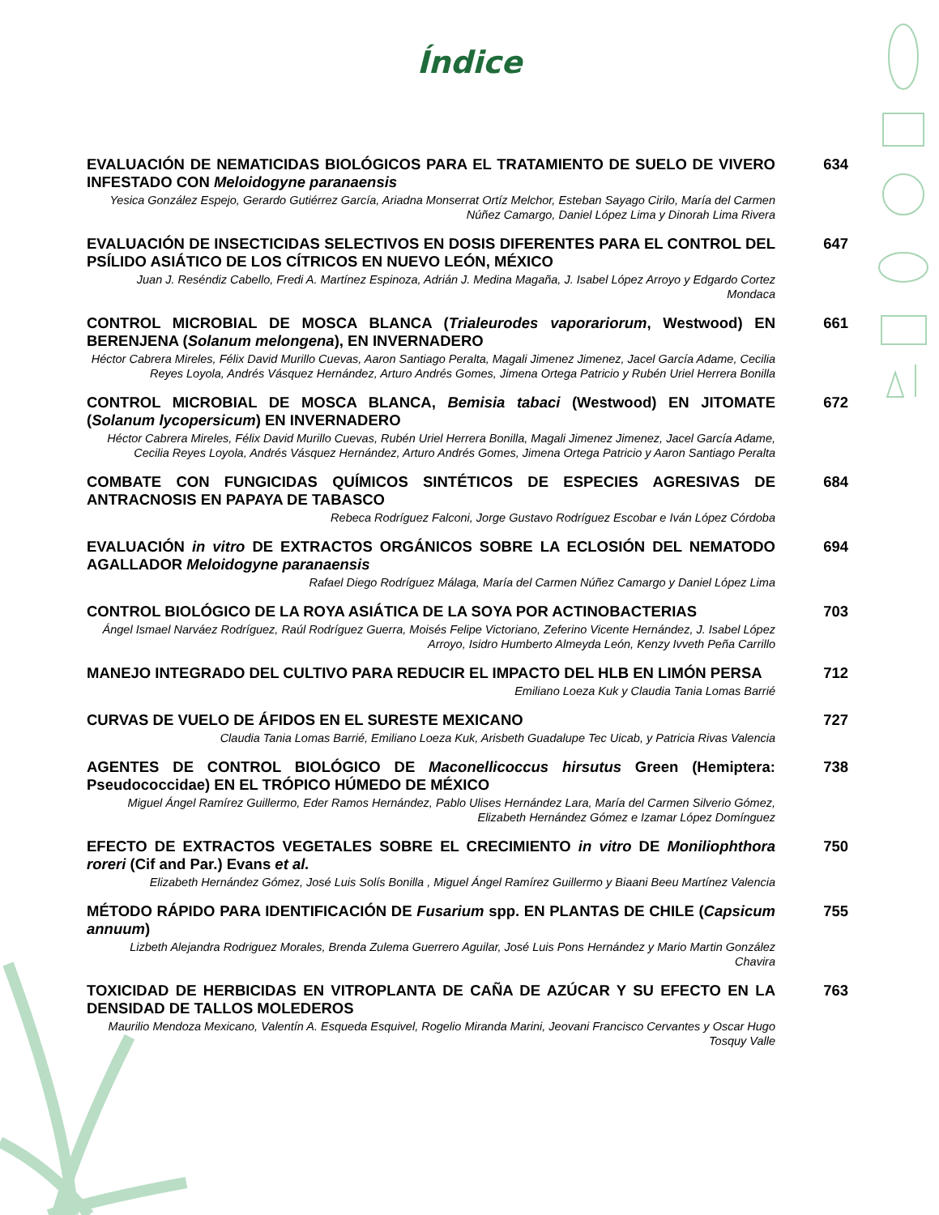Índice
EVALUACIÓN DE NEMATICIDAS BIOLÓGICOS PARA EL TRATAMIENTO DE SUELO DE VIVERO INFESTADO CON Meloidogyne paranaensis
634
Yesica González Espejo, Gerardo Gutiérrez García, Ariadna Monserrat Ortíz Melchor, Esteban Sayago Cirilo, María del Carmen Núñez Camargo, Daniel López Lima y Dinorah Lima Rivera
EVALUACIÓN DE INSECTICIDAS SELECTIVOS EN DOSIS DIFERENTES PARA EL CONTROL DEL PSÍLIDO ASIÁTICO DE LOS CÍTRICOS EN NUEVO LEÓN, MÉXICO
647
Juan J. Reséndiz Cabello, Fredi A. Martínez Espinoza, Adrián J. Medina Magaña, J. Isabel López Arroyo y Edgardo Cortez Mondaca
CONTROL MICROBIAL DE MOSCA BLANCA (Trialeurodes vaporariorum, Westwood) EN BERENJENA (Solanum melongena), EN INVERNADERO
661
Héctor Cabrera Mireles, Félix David Murillo Cuevas, Aaron Santiago Peralta, Magali Jimenez Jimenez, Jacel García Adame, Cecilia Reyes Loyola, Andrés Vásquez Hernández, Arturo Andrés Gomes, Jimena Ortega Patricio y Rubén Uriel Herrera Bonilla
CONTROL MICROBIAL DE MOSCA BLANCA, Bemisia tabaci (Westwood) EN JITOMATE (Solanum lycopersicum) EN INVERNADERO
672
Héctor Cabrera Mireles, Félix David Murillo Cuevas, Rubén Uriel Herrera Bonilla, Magali Jimenez Jimenez, Jacel García Adame, Cecilia Reyes Loyola, Andrés Vásquez Hernández, Arturo Andrés Gomes, Jimena Ortega Patricio y Aaron Santiago Peralta
COMBATE CON FUNGICIDAS QUÍMICOS SINTÉTICOS DE ESPECIES AGRESIVAS DE ANTRACNOSIS EN PAPAYA DE TABASCO
684
Rebeca Rodríguez Falconi, Jorge Gustavo Rodríguez Escobar e Iván López Córdoba
EVALUACIÓN in vitro DE EXTRACTOS ORGÁNICOS SOBRE LA ECLOSIÓN DEL NEMATODO AGALLADOR Meloidogyne paranaensis
694
Rafael Diego Rodríguez Málaga, María del Carmen Núñez Camargo y Daniel López Lima
CONTROL BIOLÓGICO DE LA ROYA ASIÁTICA DE LA SOYA POR ACTINOBACTERIAS
703
Ángel Ismael Narváez Rodríguez, Raúl Rodríguez Guerra, Moisés Felipe Victoriano, Zeferino Vicente Hernández, J. Isabel López Arroyo, Isidro Humberto Almeyda León, Kenzy Ivveth Peña Carrillo
MANEJO INTEGRADO DEL CULTIVO PARA REDUCIR EL IMPACTO DEL HLB EN LIMÓN PERSA
712
Emiliano Loeza Kuk y Claudia Tania Lomas Barrié
CURVAS DE VUELO DE ÁFIDOS EN EL SURESTE MEXICANO
727
Claudia Tania Lomas Barrié, Emiliano Loeza Kuk, Arisbeth Guadalupe Tec Uicab, y Patricia Rivas Valencia
AGENTES DE CONTROL BIOLÓGICO DE Maconellicoccus hirsutus Green (Hemiptera: Pseudococcidae) EN EL TRÓPICO HÚMEDO DE MÉXICO
738
Miguel Ángel Ramírez Guillermo, Eder Ramos Hernández, Pablo Ulises Hernández Lara, María del Carmen Silverio Gómez, Elizabeth Hernández Gómez e Izamar López Domínguez
EFECTO DE EXTRACTOS VEGETALES SOBRE EL CRECIMIENTO in vitro DE Moniliophthora roreri (Cif and Par.) Evans et al.
750
Elizabeth Hernández Gómez, José Luis Solís Bonilla , Miguel Ángel Ramírez Guillermo y Biaani Beeu Martínez Valencia
MÉTODO RÁPIDO PARA IDENTIFICACIÓN DE Fusarium spp. EN PLANTAS DE CHILE (Capsicum annuum)
755
Lizbeth Alejandra Rodriguez Morales, Brenda Zulema Guerrero Aguilar, José Luis Pons Hernández y Mario Martin González Chavira
TOXICIDAD DE HERBICIDAS EN VITROPLANTA DE CAÑA DE AZÚCAR Y SU EFECTO EN LA DENSIDAD DE TALLOS MOLEDEROS
763
Maurilio Mendoza Mexicano, Valentín A. Esqueda Esquivel, Rogelio Miranda Marini, Jeovani Francisco Cervantes y Oscar Hugo Tosquy Valle